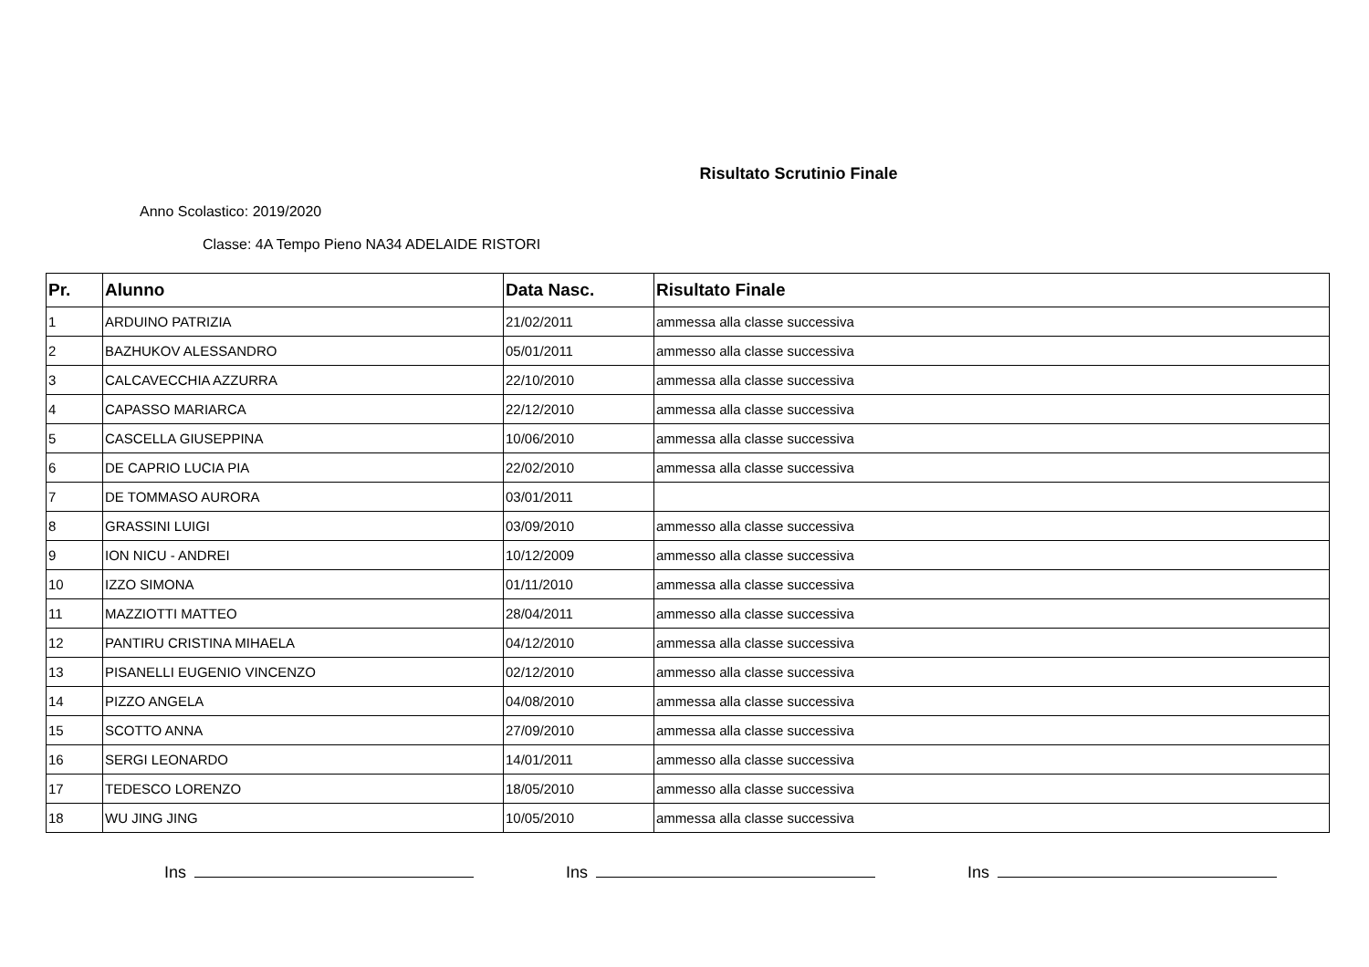Risultato Scrutinio Finale
Anno Scolastico: 2019/2020
Classe: 4A Tempo Pieno NA34 ADELAIDE RISTORI
| Pr. | Alunno | Data Nasc. | Risultato Finale |
| --- | --- | --- | --- |
| 1 | ARDUINO PATRIZIA | 21/02/2011 | ammessa alla classe successiva |
| 2 | BAZHUKOV ALESSANDRO | 05/01/2011 | ammesso alla classe successiva |
| 3 | CALCAVECCHIA AZZURRA | 22/10/2010 | ammessa alla classe successiva |
| 4 | CAPASSO MARIARCA | 22/12/2010 | ammessa alla classe successiva |
| 5 | CASCELLA GIUSEPPINA | 10/06/2010 | ammessa alla classe successiva |
| 6 | DE CAPRIO LUCIA PIA | 22/02/2010 | ammessa alla classe successiva |
| 7 | DE TOMMASO AURORA | 03/01/2011 | |
| 8 | GRASSINI LUIGI | 03/09/2010 | ammesso alla classe successiva |
| 9 | ION NICU - ANDREI | 10/12/2009 | ammesso alla classe successiva |
| 10 | IZZO SIMONA | 01/11/2010 | ammessa alla classe successiva |
| 11 | MAZZIOTTI MATTEO | 28/04/2011 | ammesso alla classe successiva |
| 12 | PANTIRU CRISTINA MIHAELA | 04/12/2010 | ammessa alla classe successiva |
| 13 | PISANELLI EUGENIO VINCENZO | 02/12/2010 | ammesso alla classe successiva |
| 14 | PIZZO ANGELA | 04/08/2010 | ammessa alla classe successiva |
| 15 | SCOTTO ANNA | 27/09/2010 | ammessa alla classe successiva |
| 16 | SERGI LEONARDO | 14/01/2011 | ammesso alla classe successiva |
| 17 | TEDESCO LORENZO | 18/05/2010 | ammesso alla classe successiva |
| 18 | WU JING JING | 10/05/2010 | ammessa alla classe successiva |
Ins Ins Ins